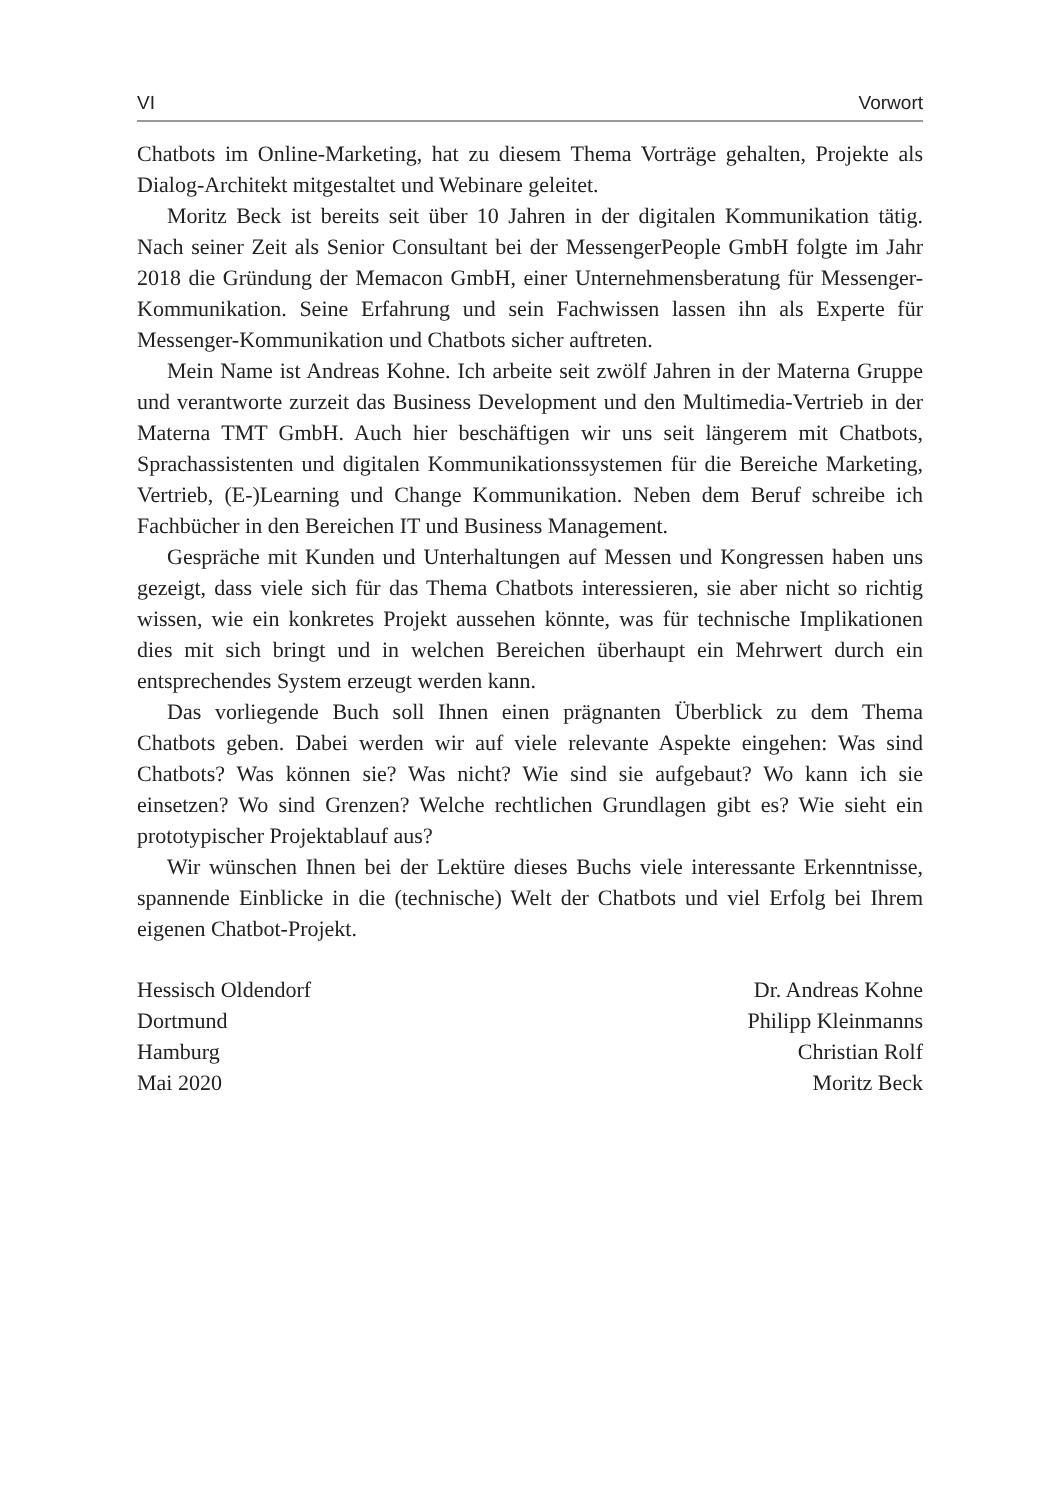VI Vorwort
Chatbots im Online-Marketing, hat zu diesem Thema Vorträge gehalten, Projekte als Dialog-Architekt mitgestaltet und Webinare geleitet.
Moritz Beck ist bereits seit über 10 Jahren in der digitalen Kommunikation tätig. Nach seiner Zeit als Senior Consultant bei der MessengerPeople GmbH folgte im Jahr 2018 die Gründung der Memacon GmbH, einer Unternehmens­beratung für Messenger-Kommunikation. Seine Erfahrung und sein Fachwissen lassen ihn als Experte für Messenger-Kommunikation und Chatbots sicher auf­treten.
Mein Name ist Andreas Kohne. Ich arbeite seit zwölf Jahren in der Materna Gruppe und verantworte zurzeit das Business Development und den Multi­media-Vertrieb in der Materna TMT GmbH. Auch hier beschäftigen wir uns seit längerem mit Chatbots, Sprachassistenten und digitalen Kommunikations­systemen für die Bereiche Marketing, Vertrieb, (E-)Learning und Change Kommunikation. Neben dem Beruf schreibe ich Fachbücher in den Bereichen IT und Business Management.
Gespräche mit Kunden und Unterhaltungen auf Messen und Kongressen haben uns gezeigt, dass viele sich für das Thema Chatbots interessieren, sie aber nicht so richtig wissen, wie ein konkretes Projekt aussehen könnte, was für technische Implikationen dies mit sich bringt und in welchen Bereichen über­haupt ein Mehrwert durch ein entsprechendes System erzeugt werden kann.
Das vorliegende Buch soll Ihnen einen prägnanten Überblick zu dem Thema Chatbots geben. Dabei werden wir auf viele relevante Aspekte eingehen: Was sind Chatbots? Was können sie? Was nicht? Wie sind sie aufgebaut? Wo kann ich sie einsetzen? Wo sind Grenzen? Welche rechtlichen Grundlagen gibt es? Wie sieht ein prototypischer Projektablauf aus?
Wir wünschen Ihnen bei der Lektüre dieses Buchs viele interessante Erkennt­nisse, spannende Einblicke in die (technische) Welt der Chatbots und viel Erfolg bei Ihrem eigenen Chatbot-Projekt.
Hessisch Oldendorf
Dortmund
Hamburg
Mai 2020
Dr. Andreas Kohne
Philipp Kleinmanns
Christian Rolf
Moritz Beck